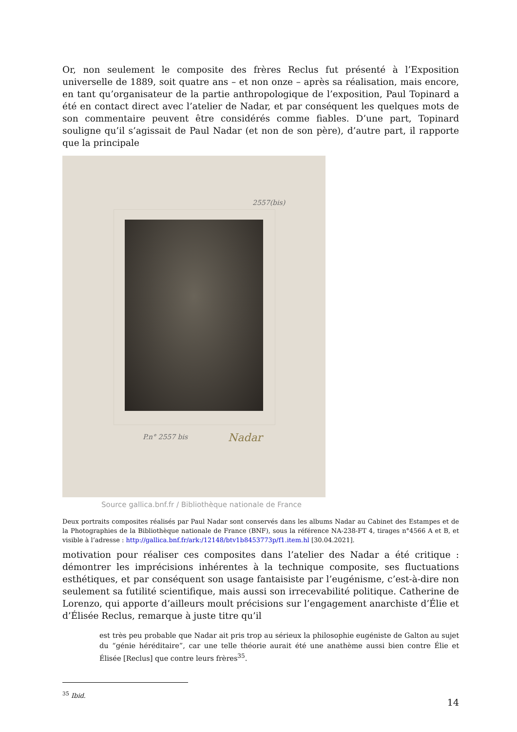Or, non seulement le composite des frères Reclus fut présenté à l’Exposition universelle de 1889, soit quatre ans – et non onze – après sa réalisation, mais encore, en tant qu’organisateur de la partie anthropologique de l’exposition, Paul Topinard a été en contact direct avec l’atelier de Nadar, et par conséquent les quelques mots de son commentaire peuvent être considérés comme fiables. D’une part, Topinard souligne qu’il s’agissait de Paul Nadar (et non de son père), d’autre part, il rapporte que la principale
2557(bis)
P.n° 2557 bis Nadar
Source gallica.bnf.fr / Bibliothèque nationale de France
Deux portraits composites réalisés par Paul Nadar sont conservés dans les albums Nadar au Cabinet des Estampes et de la Photographies de la Bibliothèque nationale de France (BNF), sous la référence NA-238-FT 4, tirages n°4566 A et B, et visible à l’adresse : http://gallica.bnf.fr/ark:/12148/btv1b8453773p/f1.item.hl [30.04.2021].
motivation pour réaliser ces composites dans l’atelier des Nadar a été critique : démontrer les imprécisions inhérentes à la technique composite, ses fluctuations esthétiques, et par conséquent son usage fantaisiste par l’eugénisme, c’est-à-dire non seulement sa futilité scientifique, mais aussi son irrecevabilité politique. Catherine de Lorenzo, qui apporte d’ailleurs moult précisions sur l’engagement anarchiste d’Élie et d’Élisée Reclus, remarque à juste titre qu’il
est très peu probable que Nadar ait pris trop au sérieux la philosophie eugéniste de Galton au sujet du “génie héréditaire”, car une telle théorie aurait été une anathème aussi bien contre Élie et Élisée [Reclus] que contre leurs frères<sup>35</sup>.
<sup>35</sup> Ibid.
14